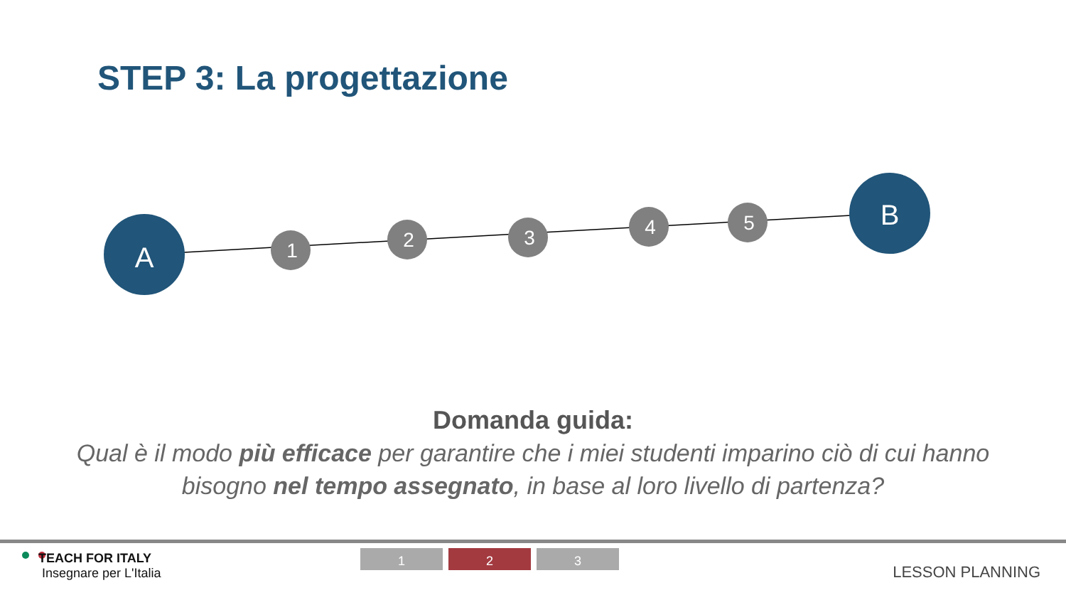STEP 3: La progettazione
A
1
2
3
4
5
B
Domanda guida:
Qual è il modo più efficace per garantire che i miei studenti imparino ciò di cui hanno bisogno nel tempo assegnato, in base al loro livello di partenza?
TEACH FOR ITALY
Insegnare per L'Italia
1 2 3
LESSON PLANNING